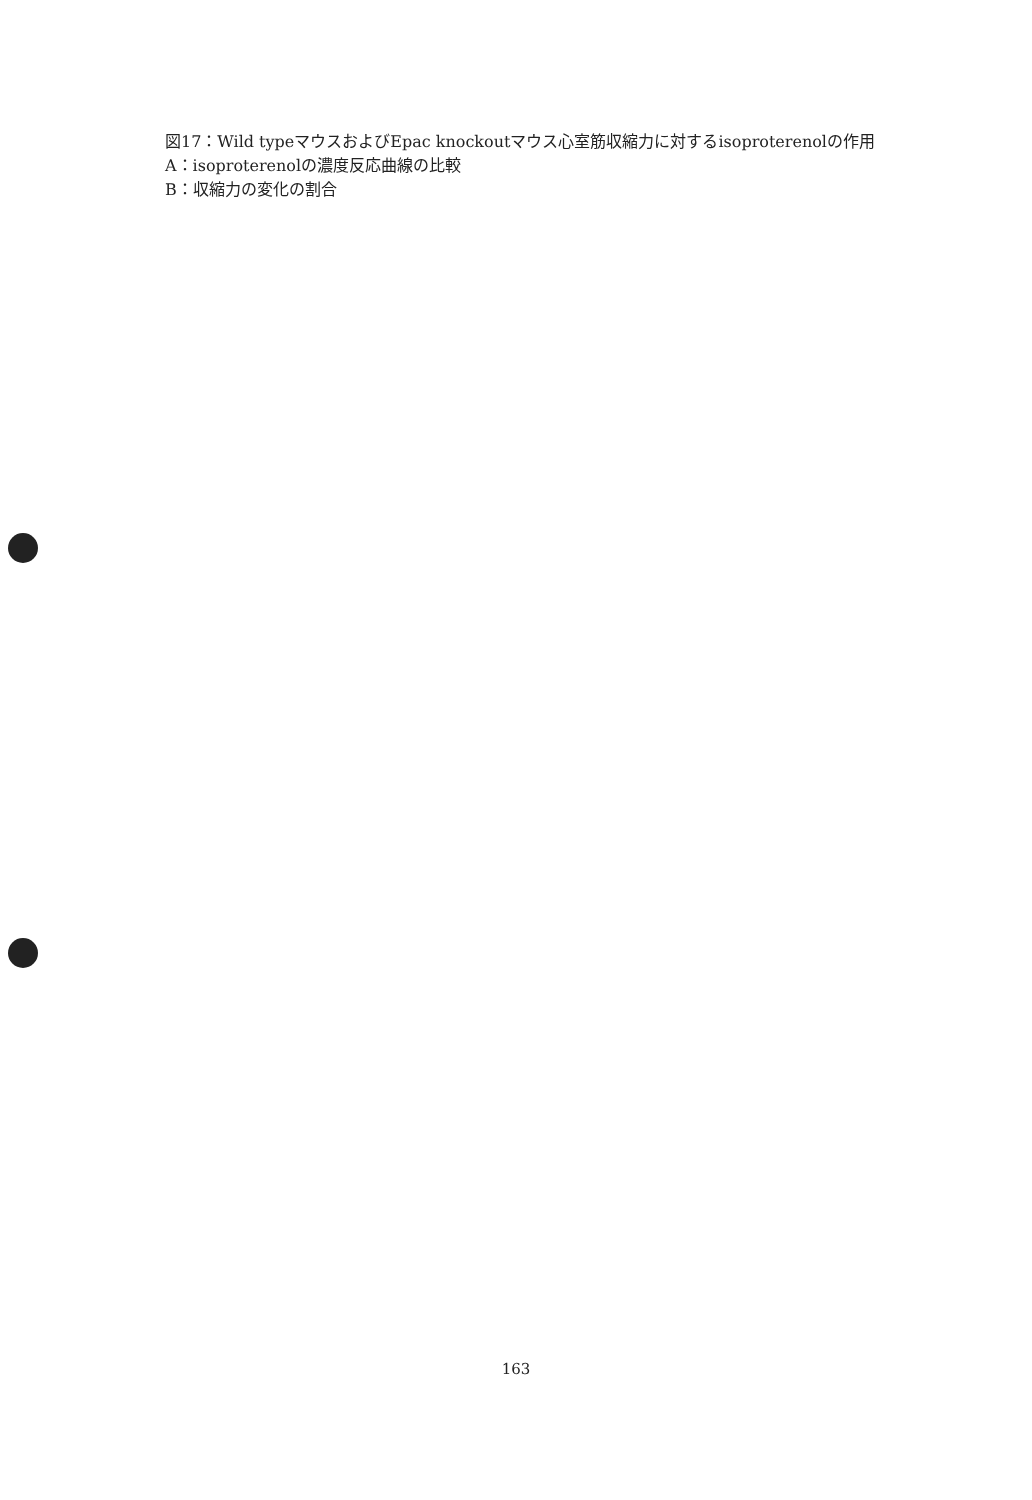図17：Wild typeマウスおよびEpac knockoutマウス心室筋収縮力に対するisoproterenolの作用
A：isoproterenolの濃度反応曲線の比較
B：収縮力の変化の割合
163